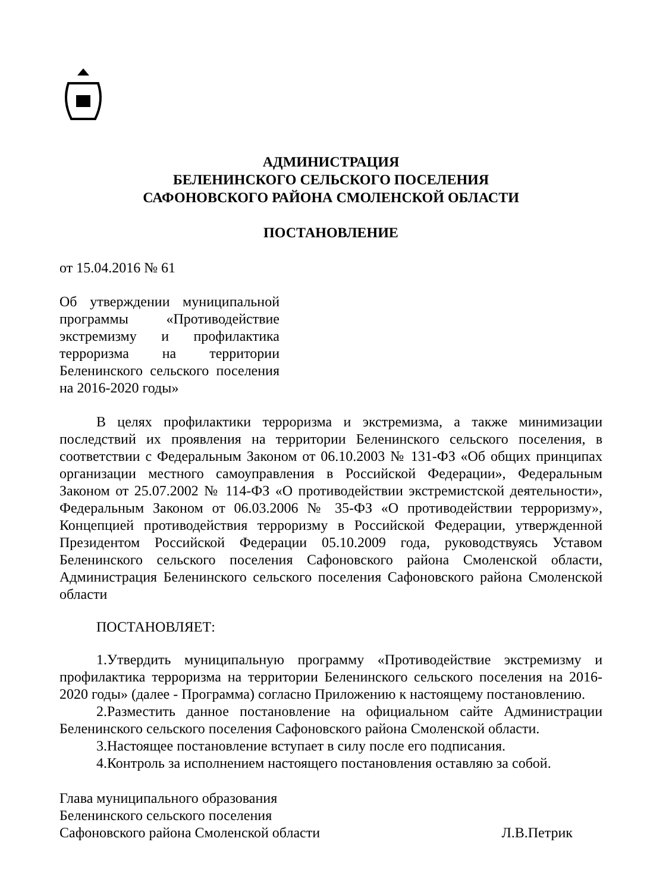АДМИНИСТРАЦИЯ
БЕЛЕНИНСКОГО СЕЛЬСКОГО ПОСЕЛЕНИЯ
САФОНОВСКОГО РАЙОНА СМОЛЕНСКОЙ ОБЛАСТИ
ПОСТАНОВЛЕНИЕ
от 15.04.2016 № 61
Об утверждении муниципальной программы «Противодействие экстремизму и профилактика терроризма на территории Беленинского сельского поселения на 2016-2020 годы»
В целях профилактики терроризма и экстремизма, а также минимизации последствий их проявления на территории Беленинского сельского поселения, в соответствии с Федеральным Законом от 06.10.2003 № 131-ФЗ «Об общих принципах организации местного самоуправления в Российской Федерации», Федеральным Законом от 25.07.2002 № 114-ФЗ «О противодействии экстремистской деятельности», Федеральным Законом от 06.03.2006 № 35-ФЗ «О противодействии терроризму», Концепцией противодействия терроризму в Российской Федерации, утвержденной Президентом Российской Федерации 05.10.2009 года, руководствуясь Уставом Беленинского сельского поселения Сафоновского района Смоленской области, Администрация Беленинского сельского поселения Сафоновского района Смоленской области
ПОСТАНОВЛЯЕТ:
1.Утвердить муниципальную программу «Противодействие экстремизму и профилактика терроризма на территории Беленинского сельского поселения на 2016-2020 годы» (далее - Программа) согласно Приложению к настоящему постановлению.
2.Разместить данное постановление на официальном сайте Администрации Беленинского сельского поселения Сафоновского района Смоленской области.
3.Настоящее постановление вступает в силу после его подписания.
4.Контроль за исполнением настоящего постановления оставляю за собой.
Глава муниципального образования
Беленинского сельского поселения
Сафоновского района Смоленской области
Л.В.Петрик